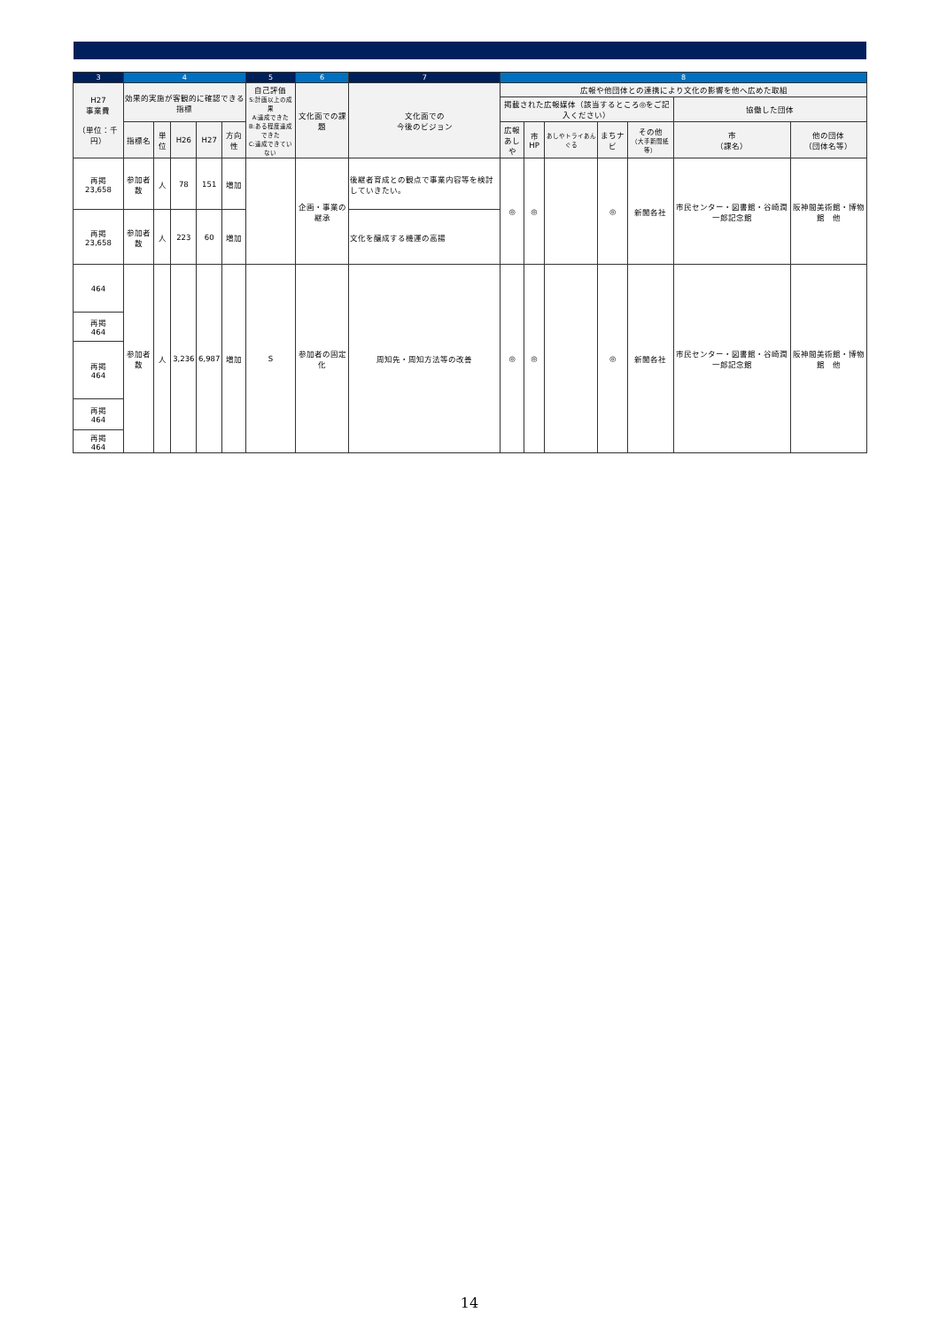| 3 | 4 | | | | | 5 | 6 | 7 | 8 | | | | | | |
| --- | --- | --- | --- | --- | --- | --- | --- | --- | --- | --- | --- | --- | --- | --- | --- |
| H27 事業費 （単位：千円） | 効果的実施が客観的に確認できる指標 | | | | | 自己評価 S:計画以上の成果 A:達成できた B:ある程度達成できた C:達成できていない | 文化面での課題 | 文化面での 今後のビジョン | 広報や他団体との連携により文化の影響を他へ広めた取組 | | | | | | |
| | | | | | | | | | 掲載された広報媒体（該当するところ◎をご記入ください） | | | | | 協働した団体 | |
| | 指標名 | 単位 | H26 | H27 | 方向性 | | | | 広報 あしや | 市HP | あしやトライあんぐる | まちナビ | その他 （大手新聞紙等） | 市 （課名） | 他の団体 （団体名等） |
| 再掲 23,658 | 参加者数 | 人 | 78 | 151 | 増加 | | 企画・事業の継承 | 後継者育成との観点で事業内容等を検討していきたい。 | ◎ | ◎ | | ◎ | 新聞各社 | 市民センター・図書館・谷崎潤一郎記念館 | 阪神間美術館・博物館 他 |
| 再掲 23,658 | 参加者数 | 人 | 223 | 60 | 増加 | | | 文化を醸成する機運の高揚 | | | | | | | |
| 464 | 参加者数 | 人 | 3,236 | 6,987 | 増加 | S | 参加者の固定化 | 周知先・周知方法等の改善 | ◎ | ◎ | | ◎ | 新聞各社 | 市民センター・図書館・谷崎潤一郎記念館 | 阪神間美術館・博物館 他 |
| 再掲 464 | | | | | | | | | | | | | | | |
| 再掲 464 | | | | | | | | | | | | | | | |
| 再掲 464 | | | | | | | | | | | | | | | |
| 再掲 464 | | | | | | | | | | | | | | | |
14